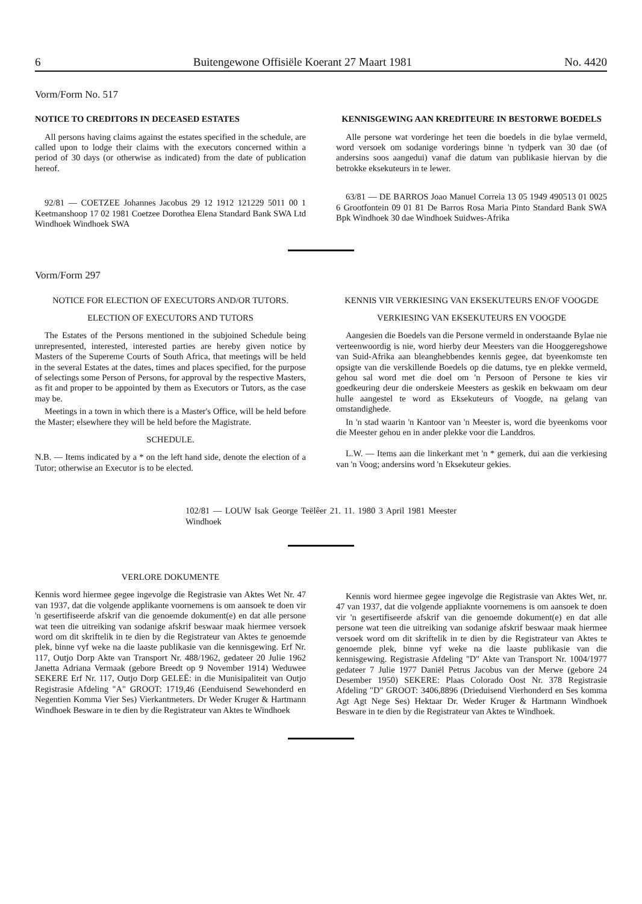6 Buitengewone Offisiële Koerant 27 Maart 1981 No. 4420
Vorm/Form No. 517
NOTICE TO CREDITORS IN DECEASED ESTATES
All persons having claims against the estates specified in the schedule, are called upon to lodge their claims with the executors concerned within a period of 30 days (or otherwise as indicated) from the date of publication hereof.
92/81 — COETZEE Johannes Jacobus 29 12 1912 121229 5011 00 1 Keetmanshoop 17 02 1981 Coetzee Dorothea Elena Standard Bank SWA Ltd Windhoek Windhoek SWA
KENNISGEWING AAN KREDITEURE IN BESTORWE BOEDELS
Alle persone wat vorderinge het teen die boedels in die bylae vermeld, word versoek om sodanige vorderings binne 'n tydperk van 30 dae (of andersins soos aangedui) vanaf die datum van publikasie hiervan by die betrokke eksekuteurs in te lewer.
63/81 — DE BARROS Joao Manuel Correia 13 05 1949 490513 01 0025 6 Grootfontein 09 01 81 De Barros Rosa Maria Pinto Standard Bank SWA Bpk Windhoek 30 dae Windhoek Suidwes-Afrika
Vorm/Form 297
NOTICE FOR ELECTION OF EXECUTORS AND/OR TUTORS.
ELECTION OF EXECUTORS AND TUTORS
The Estates of the Persons mentioned in the subjoined Schedule being unrepresented, interested, interested parties are hereby given notice by Masters of the Supereme Courts of South Africa, that meetings will be held in the several Estates at the dates, times and places specified, for the purpose of selectings some Person of Persons, for approval by the respective Masters, as fit and proper to be appointed by them as Executors or Tutors, as the case may be.
Meetings in a town in which there is a Master's Office, will be held before the Master; elsewhere they will be held before the Magistrate.
SCHEDULE.
N.B. — Items indicated by a * on the left hand side, denote the election of a Tutor; otherwise an Executor is to be elected.
KENNIS VIR VERKIESING VAN EKSEKUTEURS EN/OF VOOGDE
VERKIESING VAN EKSEKUTEURS EN VOOGDE
Aangesien die Boedels van die Persone vermeld in onderstaande Bylae nie verteenwoordig is nie, word hierby deur Meesters van die Hooggeregshowe van Suid-Afrika aan bleanghebbendes kennis gegee, dat byeenkomste ten opsigte van die verskillende Boedels op die datums, tye en plekke vermeld, gehou sal word met die doel om 'n Persoon of Persone te kies vir goedkeuring deur die onderskeie Meesters as geskik en bekwaam om deur hulle aangestel te word as Eksekuteurs of Voogde, na gelang van omstandighede.
In 'n stad waarin 'n Kantoor van 'n Meester is, word die byeenkoms voor die Meester gehou en in ander plekke voor die Landdros.
L.W. — Items aan die linkerkant met 'n * gemerk, dui aan die verkiesing van 'n Voog; andersins word 'n Eksekuteur gekies.
102/81 — LOUW Isak George Teëlêer 21. 11. 1980 3 April 1981 Meester Windhoek
VERLORE DOKUMENTE
Kennis word hiermee gegee ingevolge die Registrasie van Aktes Wet Nr. 47 van 1937, dat die volgende applikante voornemens is om aansoek te doen vir 'n gesertifiseerde afskrif van die genoemde dokument(e) en dat alle persone wat teen die uitreiking van sodanige afskrif beswaar maak hiermee versoek word om dit skriftelik in te dien by die Registrateur van Aktes te genoemde plek, binne vyf weke na die laaste publikasie van die kennisgewing. Erf Nr. 117, Outjo Dorp Akte van Transport Nr. 488/1962, gedateer 20 Julie 1962 Janetta Adriana Vermaak (gebore Breedt op 9 November 1914) Weduwee SEKERE Erf Nr. 117, Outjo Dorp GELEË: in die Munisipaliteit van Outjo Registrasie Afdeling "A" GROOT: 1719,46 (Eenduisend Sewehonderd en Negentien Komma Vier Ses) Vierkantmeters. Dr Weder Kruger & Hartmann Windhoek Besware in te dien by die Registrateur van Aktes te Windhoek
Kennis word hiermee gegee ingevolge die Registrasie van Aktes Wet, nr. 47 van 1937, dat die volgende appliaknte voornemens is om aansoek te doen vir 'n gesertifiseerde afskrif van die genoemde dokument(e) en dat alle persone wat teen die uitreiking van sodanige afskrif beswaar maak hiermee versoek word om dit skriftelik in te dien by die Registrateur van Aktes te genoemde plek, binne vyf weke na die laaste publikasie van die kennisgewing. Registrasie Afdeling "D" Akte van Transport Nr. 1004/1977 gedateer 7 Julie 1977 Daniël Petrus Jacobus van der Merwe (gebore 24 Desember 1950) SEKERE: Plaas Colorado Oost Nr. 378 Registrasie Afdeling "D" GROOT: 3406,8896 (Drieduisend Vierhonderd en Ses komma Agt Agt Nege Ses) Hektaar Dr. Weder Kruger & Hartmann Windhoek Besware in te dien by die Registrateur van Aktes te Windhoek.